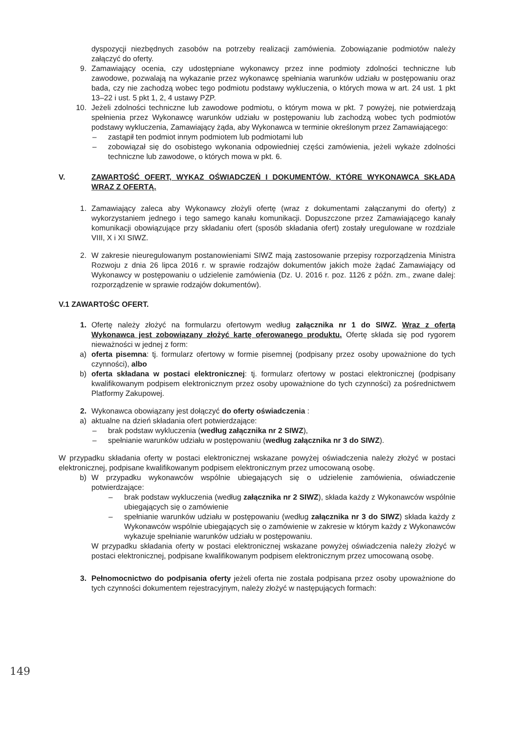dyspozycji niezbędnych zasobów na potrzeby realizacji zamówienia. Zobowiązanie podmiotów należy załączyć do oferty.
9. Zamawiający ocenia, czy udostępniane wykonawcy przez inne podmioty zdolności techniczne lub zawodowe, pozwalają na wykazanie przez wykonawcę spełniania warunków udziału w postępowaniu oraz bada, czy nie zachodzą wobec tego podmiotu podstawy wykluczenia, o których mowa w art. 24 ust. 1 pkt 13–22 i ust. 5 pkt 1, 2, 4 ustawy PZP.
10. Jeżeli zdolności techniczne lub zawodowe podmiotu, o którym mowa w pkt. 7 powyżej, nie potwierdzają spełnienia przez Wykonawcę warunków udziału w postępowaniu lub zachodzą wobec tych podmiotów podstawy wykluczenia, Zamawiający żąda, aby Wykonawca w terminie określonym przez Zamawiającego:
– zastąpił ten podmiot innym podmiotem lub podmiotami lub
– zobowiązał się do osobistego wykonania odpowiedniej części zamówienia, jeżeli wykaże zdolności techniczne lub zawodowe, o których mowa w pkt. 6.
V. ZAWARTOŚĆ OFERT, WYKAZ OŚWIADCZEŃ I DOKUMENTÓW, KTÓRE WYKONAWCA SKŁADA WRAZ Z OFERTĄ.
1. Zamawiający zaleca aby Wykonawcy złożyli ofertę (wraz z dokumentami załączanymi do oferty) z wykorzystaniem jednego i tego samego kanału komunikacji. Dopuszczone przez Zamawiającego kanały komunikacji obowiązujące przy składaniu ofert (sposób składania ofert) zostały uregulowane w rozdziale VIII, X i XI SIWZ.
2. W zakresie nieuregulowanym postanowieniami SIWZ mają zastosowanie przepisy rozporządzenia Ministra Rozwoju z dnia 26 lipca 2016 r. w sprawie rodzajów dokumentów jakich może żądać Zamawiający od Wykonawcy w postępowaniu o udzielenie zamówienia (Dz. U. 2016 r. poz. 1126 z późn. zm., zwane dalej: rozporządzenie w sprawie rodzajów dokumentów).
V.1 ZAWARTOŚC OFERT.
1. Ofertę należy złożyć na formularzu ofertowym według załącznika nr 1 do SIWZ. Wraz z ofertą Wykonawca jest zobowiązany złożyć kartę oferowanego produktu. Ofertę składa się pod rygorem nieważności w jednej z form:
a) oferta pisemna: tj. formularz ofertowy w formie pisemnej (podpisany przez osoby upoważnione do tych czynności), albo
b) oferta składana w postaci elektronicznej: tj. formularz ofertowy w postaci elektronicznej (podpisany kwalifikowanym podpisem elektronicznym przez osoby upoważnione do tych czynności) za pośrednictwem Platformy Zakupowej.
2. Wykonawca obowiązany jest dołączyć do oferty oświadczenia :
a) aktualne na dzień składania ofert potwierdzające:
– brak podstaw wykluczenia (według załącznika nr 2 SIWZ),
– spełnianie warunków udziału w postępowaniu (według załącznika nr 3 do SIWZ).
W przypadku składania oferty w postaci elektronicznej wskazane powyżej oświadczenia należy złożyć w postaci elektronicznej, podpisane kwalifikowanym podpisem elektronicznym przez umocowaną osobę.
b) W przypadku wykonawców wspólnie ubiegających się o udzielenie zamówienia, oświadczenie potwierdzające:
– brak podstaw wykluczenia (według załącznika nr 2 SIWZ), składa każdy z Wykonawców wspólnie ubiegających się o zamówienie
– spełnianie warunków udziału w postępowaniu (według załącznika nr 3 do SIWZ) składa każdy z Wykonawców wspólnie ubiegających się o zamówienie w zakresie w którym każdy z Wykonawców wykazuje spełnianie warunków udziału w postępowaniu.
W przypadku składania oferty w postaci elektronicznej wskazane powyżej oświadczenia należy złożyć w postaci elektronicznej, podpisane kwalifikowanym podpisem elektronicznym przez umocowaną osobę.
3. Pełnomocnictwo do podpisania oferty jeżeli oferta nie została podpisana przez osoby upoważnione do tych czynności dokumentem rejestracyjnym, należy złożyć w następujących formach:
149